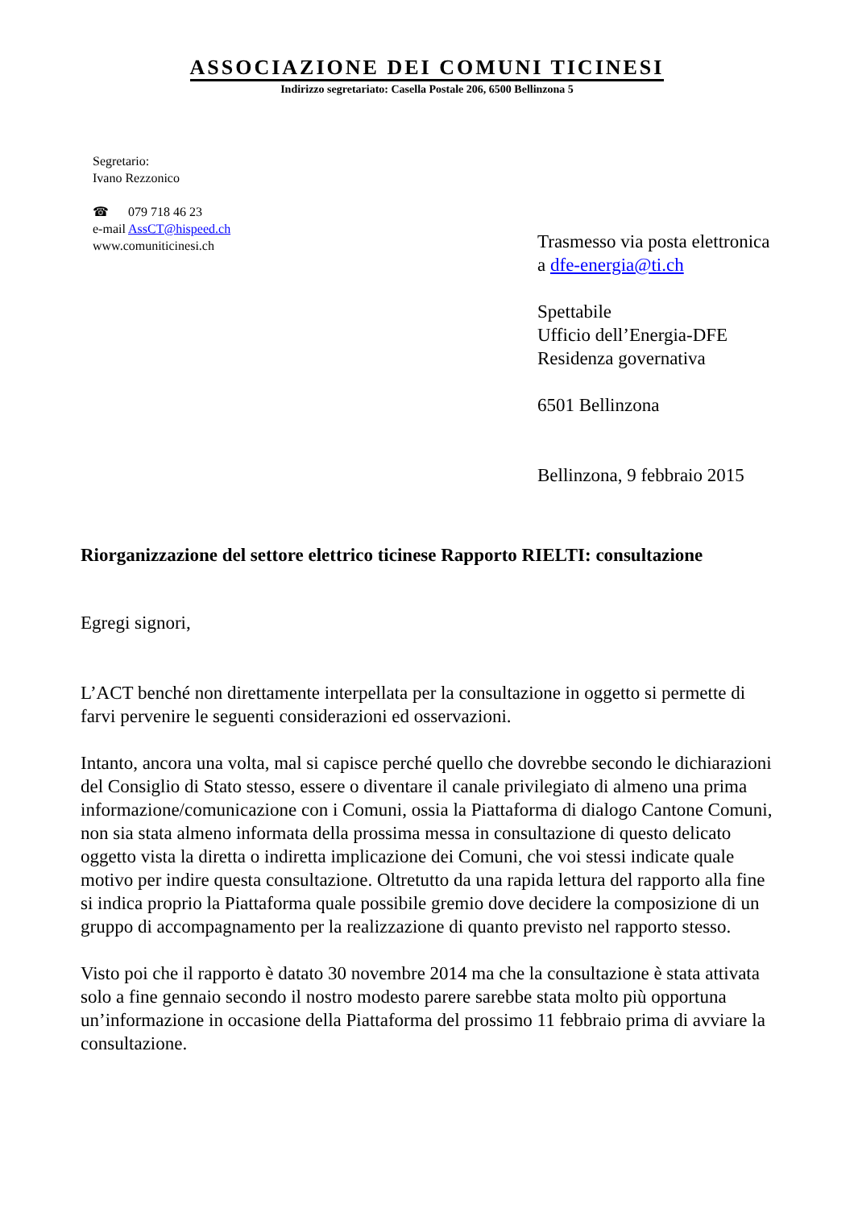ASSOCIAZIONE DEI COMUNI TICINESI
Indirizzo segretariato: Casella Postale 206, 6500 Bellinzona 5
Segretario:
Ivano Rezzonico
☎ 079 718 46 23
e-mail AssCT@hispeed.ch
www.comuniticinesi.ch
Trasmesso via posta elettronica
a dfe-energia@ti.ch
Spettabile
Ufficio dell’Energia-DFE
Residenza governativa
6501 Bellinzona
Bellinzona, 9 febbraio 2015
Riorganizzazione del settore elettrico ticinese Rapporto RIELTI: consultazione
Egregi signori,
L’ACT benché non direttamente interpellata per la consultazione in oggetto si permette di farvi pervenire le seguenti considerazioni ed osservazioni.
Intanto, ancora una volta, mal si capisce perché quello che dovrebbe secondo le dichiarazioni del Consiglio di Stato stesso, essere o diventare il canale privilegiato di almeno una prima informazione/comunicazione con i Comuni, ossia la Piattaforma di dialogo Cantone Comuni, non sia stata almeno informata della prossima messa in consultazione di questo delicato oggetto vista la diretta o indiretta implicazione dei Comuni, che voi stessi indicate quale motivo per indire questa consultazione. Oltretutto da una rapida lettura del rapporto alla fine si indica proprio la Piattaforma quale possibile gremio dove decidere la composizione di un gruppo di accompagnamento per la realizzazione di quanto previsto nel rapporto stesso.
Visto poi che il rapporto è datato 30 novembre 2014 ma che la consultazione è stata attivata solo a fine gennaio secondo il nostro modesto parere sarebbe stata molto più opportuna un’informazione in occasione della Piattaforma del prossimo 11 febbraio prima di avviare la consultazione.